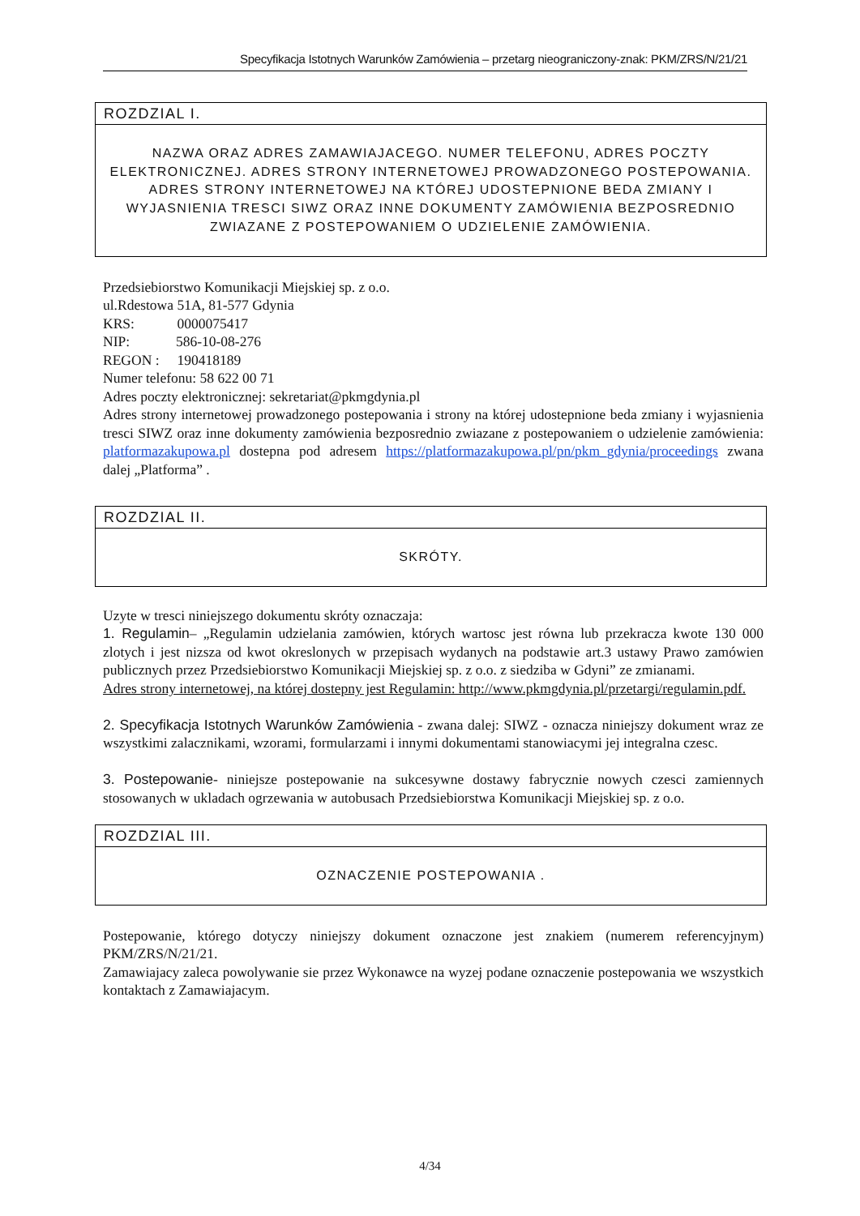Specyfikacja Istotnych Warunków Zamówienia – przetarg nieograniczony-znak: PKM/ZRS/N/21/21
ROZDZIAL I.
NAZWA ORAZ ADRES ZAMAWIAJACEGO. NUMER TELEFONU, ADRES POCZTY ELEKTRONICZNEJ. ADRES STRONY INTERNETOWEJ PROWADZONEGO POSTEPOWANIA. ADRES STRONY INTERNETOWEJ NA KTÓREJ UDOSTEPNIONE BEDA ZMIANY I WYJASNIENIA TRESCI SIWZ ORAZ INNE DOKUMENTY ZAMÓWIENIA BEZPOSREDNIO ZWIAZANE Z POSTEPOWANIEM O UDZIELENIE ZAMÓWIENIA.
Przedsiebiorstwo Komunikacji Miejskiej sp. z o.o.
ul.Rdestowa 51A, 81-577 Gdynia
KRS: 0000075417
NIP: 586-10-08-276
REGON : 190418189
Numer telefonu: 58 622 00 71
Adres poczty elektronicznej: sekretariat@pkmgdynia.pl
Adres strony internetowej prowadzonego postepowania i strony na której udostepnione beda zmiany i wyjasnienia tresci SIWZ oraz inne dokumenty zamówienia bezposrednio zwiazane z postepowaniem o udzielenie zamówienia: platformazakupowa.pl dostepna pod adresem https://platformazakupowa.pl/pn/pkm_gdynia/proceedings zwana dalej „Platforma” .
ROZDZIAL II.
SKRÓTY.
Uzyte w tresci niniejszego dokumentu skróty oznaczaja:
1. Regulamin– „Regulamin udzielania zamówien, których wartosc jest równa lub przekracza kwote 130 000 zlotych i jest nizsza od kwot okreslonych w przepisach wydanych na podstawie art.3 ustawy Prawo zamówien publicznych przez Przedsiebiorstwo Komunikacji Miejskiej sp. z o.o. z siedziba w Gdyni” ze zmianami.
Adres strony internetowej, na której dostepny jest Regulamin: http://www.pkmgdynia.pl/przetargi/regulamin.pdf.
2. Specyfikacja Istotnych Warunków Zamówienia - zwana dalej: SIWZ - oznacza niniejszy dokument wraz ze wszystkimi zalacznikami, wzorami, formularzami i innymi dokumentami stanowiacymi jej integralna czesc.
3. Postepowanie- niniejsze postepowanie na sukcesywne dostawy fabrycznie nowych czesci zamiennych stosowanych w ukladach ogrzewania w autobusach Przedsiebiorstwa Komunikacji Miejskiej sp. z o.o.
ROZDZIAL III.
OZNACZENIE POSTEPOWANIA .
Postepowanie, którego dotyczy niniejszy dokument oznaczone jest znakiem (numerem referencyjnym) PKM/ZRS/N/21/21.
Zamawiajacy zaleca powolywanie sie przez Wykonawce na wyzej podane oznaczenie postepowania we wszystkich kontaktach z Zamawiajacym.
4/34